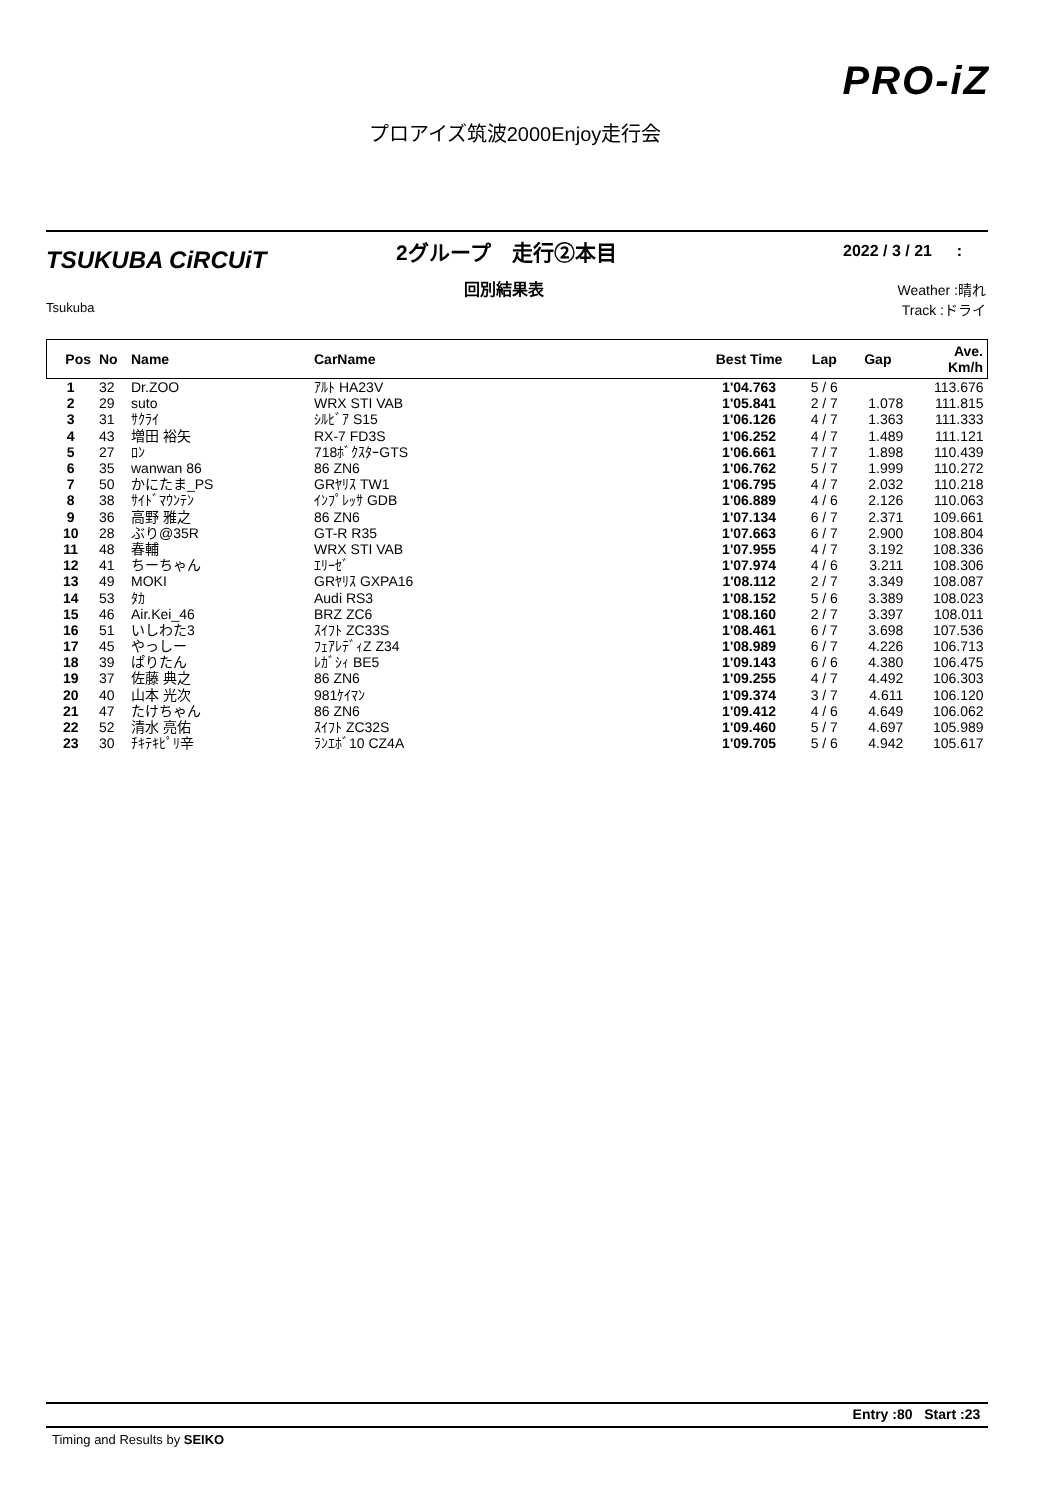PRO-iZ
プロアイズ筑波2000Enjoy走行会
TSUKUBA CiRCUiT
Tsukuba
2グループ　走行②本目
回別結果表
2022 / 3 / 21 :
Weather :晴れ
Track :ドライ
| Pos | No | Name | CarName | Best Time | Lap | Gap | Ave. Km/h |
| --- | --- | --- | --- | --- | --- | --- | --- |
| 1 | 32 | Dr.ZOO | ｱﾙﾄ HA23V | 1'04.763 | 5 / 6 | | 113.676 |
| 2 | 29 | suto | WRX STI VAB | 1'05.841 | 2 / 7 | 1.078 | 111.815 |
| 3 | 31 | ｻｸﾗｲ | ｼﾙﾋﾞｱ S15 | 1'06.126 | 4 / 7 | 1.363 | 111.333 |
| 4 | 43 | 増田 裕矢 | RX-7 FD3S | 1'06.252 | 4 / 7 | 1.489 | 111.121 |
| 5 | 27 | ﾛﾝ | 718ﾎﾞｸｽﾀｰGTS | 1'06.661 | 7 / 7 | 1.898 | 110.439 |
| 6 | 35 | wanwan 86 | 86 ZN6 | 1'06.762 | 5 / 7 | 1.999 | 110.272 |
| 7 | 50 | かにたま_PS | GRﾔﾘｽ TW1 | 1'06.795 | 4 / 7 | 2.032 | 110.218 |
| 8 | 38 | ｻｲﾄﾞﾏｳﾝﾃﾝ | ｲﾝﾌﾟﾚｯｻ GDB | 1'06.889 | 4 / 6 | 2.126 | 110.063 |
| 9 | 36 | 高野 雅之 | 86 ZN6 | 1'07.134 | 6 / 7 | 2.371 | 109.661 |
| 10 | 28 | ぶり@35R | GT-R R35 | 1'07.663 | 6 / 7 | 2.900 | 108.804 |
| 11 | 48 | 春輔 | WRX STI VAB | 1'07.955 | 4 / 7 | 3.192 | 108.336 |
| 12 | 41 | ちーちゃん | ｴﾘｰｾﾞ | 1'07.974 | 4 / 6 | 3.211 | 108.306 |
| 13 | 49 | MOKI | GRﾔﾘｽ GXPA16 | 1'08.112 | 2 / 7 | 3.349 | 108.087 |
| 14 | 53 | ﾀｶ | Audi RS3 | 1'08.152 | 5 / 6 | 3.389 | 108.023 |
| 15 | 46 | Air.Kei_46 | BRZ ZC6 | 1'08.160 | 2 / 7 | 3.397 | 108.011 |
| 16 | 51 | いしわた3 | ｽｲﾌﾄ ZC33S | 1'08.461 | 6 / 7 | 3.698 | 107.536 |
| 17 | 45 | やっしー | ﾌｪｱﾚﾃﾞｨZ Z34 | 1'08.989 | 6 / 7 | 4.226 | 106.713 |
| 18 | 39 | ぱりたん | ﾚｶﾞｼｨ BE5 | 1'09.143 | 6 / 6 | 4.380 | 106.475 |
| 19 | 37 | 佐藤 典之 | 86 ZN6 | 1'09.255 | 4 / 7 | 4.492 | 106.303 |
| 20 | 40 | 山本 光次 | 981ｹｲﾏﾝ | 1'09.374 | 3 / 7 | 4.611 | 106.120 |
| 21 | 47 | たけちゃん | 86 ZN6 | 1'09.412 | 4 / 6 | 4.649 | 106.062 |
| 22 | 52 | 清水 亮佑 | ｽｲﾌﾄ ZC32S | 1'09.460 | 5 / 7 | 4.697 | 105.989 |
| 23 | 30 | ﾁｷﾃｷﾋﾟﾘ辛 | ﾗﾝｴﾎﾞ10 CZ4A | 1'09.705 | 5 / 6 | 4.942 | 105.617 |
Entry :80 Start :23
Timing and Results by SEIKO